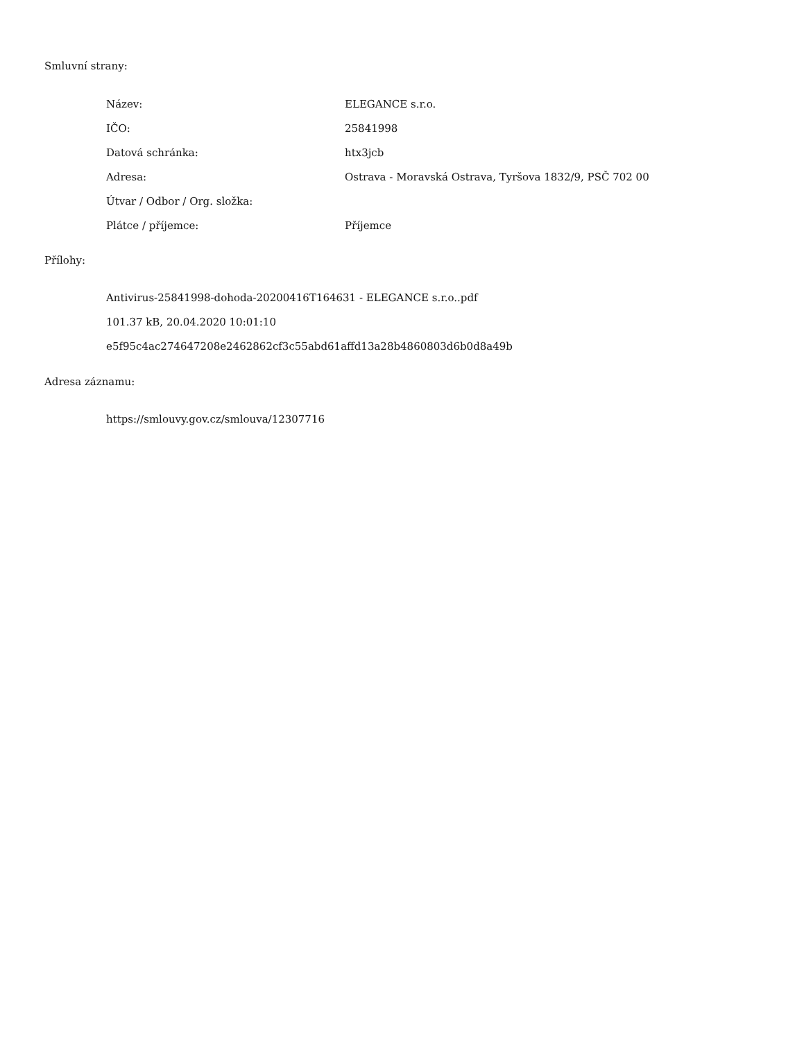Smluvní strany:
| Název: | ELEGANCE s.r.o. |
| IČO: | 25841998 |
| Datová schránka: | htx3jcb |
| Adresa: | Ostrava - Moravská Ostrava, Tyršova 1832/9, PSČ 702 00 |
| Útvar / Odbor / Org. složka: | |
| Plátce / příjemce: | Příjemce |
Přílohy:
Antivirus-25841998-dohoda-20200416T164631 - ELEGANCE s.r.o..pdf
101.37 kB, 20.04.2020 10:01:10
e5f95c4ac274647208e2462862cf3c55abd61affd13a28b4860803d6b0d8a49b
Adresa záznamu:
https://smlouvy.gov.cz/smlouva/12307716